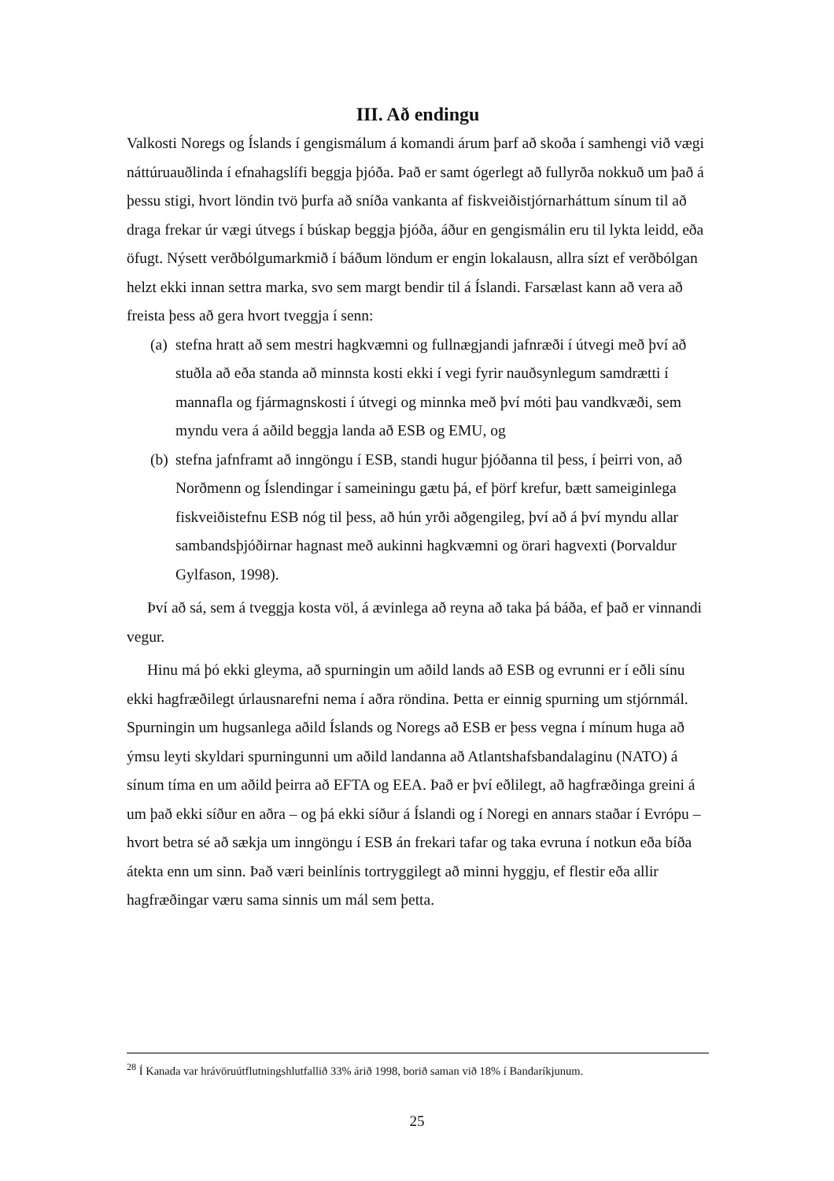III. Að endingu
Valkosti Noregs og Íslands í gengismálum á komandi árum þarf að skoða í samhengi við vægi náttúruauðlinda í efnahagslífi beggja þjóða. Það er samt ógerlegt að fullyrða nokkuð um það á þessu stigi, hvort löndin tvö þurfa að sníða vankanta af fiskveiðistjórnarháttum sínum til að draga frekar úr vægi útvegs í búskap beggja þjóða, áður en gengismálin eru til lykta leidd, eða öfugt. Nýsett verðbólgumarkmið í báðum löndum er engin lokalausn, allra sízt ef verðbólgan helzt ekki innan settra marka, svo sem margt bendir til á Íslandi. Farsælast kann að vera að freista þess að gera hvort tveggja í senn:
(a) stefna hratt að sem mestri hagkvæmni og fullnægjandi jafnræði í útvegi með því að stuðla að eða standa að minnsta kosti ekki í vegi fyrir nauðsynlegum samdrætti í mannafla og fjármagnskosti í útvegi og minnka með því móti þau vandkvæði, sem myndu vera á aðild beggja landa að ESB og EMU, og
(b) stefna jafnframt að inngöngu í ESB, standi hugur þjóðanna til þess, í þeirri von, að Norðmenn og Íslendingar í sameiningu gætu þá, ef þörf krefur, bætt sameiginlega fiskveiðistefnu ESB nóg til þess, að hún yrði aðgengileg, því að á því myndu allar sambandsþjóðirnar hagnast með aukinni hagkvæmni og örari hagvexti (Þorvaldur Gylfason, 1998).
Því að sá, sem á tveggja kosta völ, á ævinlega að reyna að taka þá báða, ef það er vinnandi vegur.
Hinu má þó ekki gleyma, að spurningin um aðild lands að ESB og evrunni er í eðli sínu ekki hagfræðilegt úrlausnarefni nema í aðra röndina. Þetta er einnig spurning um stjórnmál. Spurningin um hugsanlega aðild Íslands og Noregs að ESB er þess vegna í mínum huga að ýmsu leyti skyldari spurningunni um aðild landanna að Atlantshafsbandalaginu (NATO) á sínum tíma en um aðild þeirra að EFTA og EEA. Það er því eðlilegt, að hagfræðinga greini á um það ekki síður en aðra – og þá ekki síður á Íslandi og í Noregi en annars staðar í Evrópu – hvort betra sé að sækja um inngöngu í ESB án frekari tafar og taka evruna í notkun eða bíða átekta enn um sinn. Það væri beinlínis tortryggilegt að minni hyggju, ef flestir eða allir hagfræðingar væru sama sinnis um mál sem þetta.
<sup>28</sup> Í Kanada var hrávöruútflutningshlutfallið 33% árið 1998, borið saman við 18% í Bandaríkjunum.
25